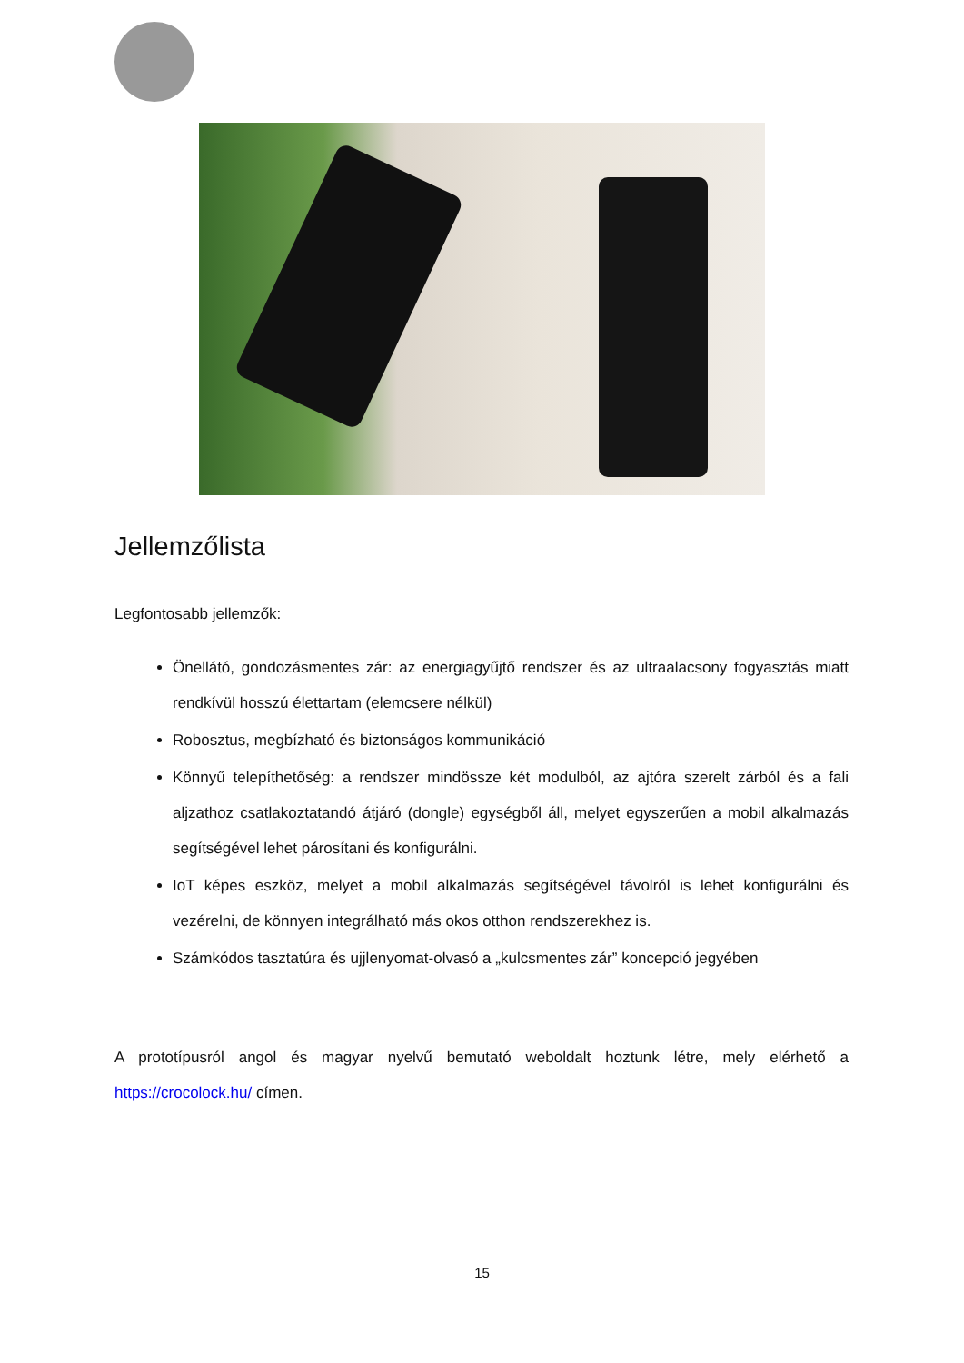Jellemzőlista
Legfontosabb jellemzők:
Önellátó, gondozásmentes zár: az energiagyűjtő rendszer és az ultraalacsony fogyasztás miatt rendkívül hosszú élettartam (elemcsere nélkül)
Robosztus, megbízható és biztonságos kommunikáció
Könnyű telepíthetőség: a rendszer mindössze két modulból, az ajtóra szerelt zárból és a fali aljzathoz csatlakoztatandó átjáró (dongle) egységből áll, melyet egyszerűen a mobil alkalmazás segítségével lehet párosítani és konfigurálni.
IoT képes eszköz, melyet a mobil alkalmazás segítségével távolról is lehet konfigurálni és vezérelni, de könnyen integrálható más okos otthon rendszerekhez is.
Számkódos tasztatúra és ujjlenyomat-olvasó a „kulcsmentes zár” koncepció jegyében
A prototípusról angol és magyar nyelvű bemutató weboldalt hoztunk létre, mely elérhető a https://crocolock.hu/ címen.
15